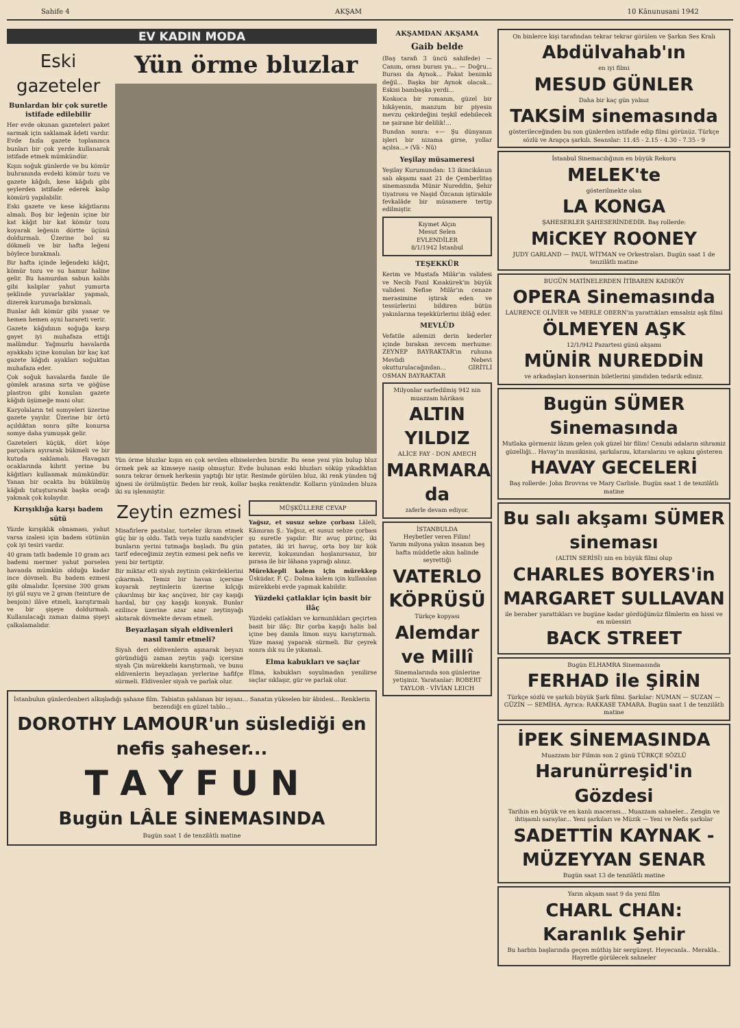Sahife 4 AKŞAM 10 Kânunusani 1942
EV KADIN MODA
Eski gazeteler
Bunlardan bir çok suretle istifade edilebilir
Her evde okunan gazeteleri paket sarmak için saklamak âdeti vardır. Evde fazla gazete toplanınca bunları bir çok yerde kullanarak istifade etmek mümkündür.
Kışın soğuk günlerde ve bu kömür buhranında evdeki kömür tozu ve gazete kâğıdı, kese kâğıdı gibi şeylerden istifade ederek kalıp kömürü yapılabilir.
Eski gazete ve kese kâğıtlarını almalı. Boş bir leğenin içine bir kat kâğıt bir kat kömür tozu koyarak leğenin dörtte üçünü doldurmalı. Üzerine bol su dökmeli ve bir hafta leğeni böylece bırakmalı.
Bir hafta içinde leğendeki kâğıt, kömür tozu ve su hamur haline gelir. Bu hamurdan sabun kalıbı gibi kalıplar yahut yumurta şeklinde yuvarlaklar yapmalı, dizerek kurumağa bırakmalı.
Bunlar âdi kömür gibi yanar ve hemen hemen ayni harareti verir.
Gazete kâğıdının soğuğa karşı gayet iyi muhafaza ettiği malûmdur. Yağmurlu havalarda ayakkabı içine konulan bir kaç kat gazete kâğıdı ayakları soğuktan muhafaza eder.
Çok soğuk havalarda fanile ile gömlek arasına sırta ve göğüse plastron gibi konulan gazete kâğıdı üşümeğe mani olur.
Karyolaların tel somyeleri üzerine gazete yayılır. Üzerine bir örtü açıldıktan sonra şilte konursa somye daha yumuşak gelir.
Gazeteleri küçük, dört köşe parçalara ayırarak bükmeli ve bir kutuda saklamalı. Havagazı ocaklarında kibrit yerine bu kâğıtları kullanmak mümkündür. Yanan bir ocakta bu bükülmüş kâğıdı tutuşturarak başka ocağı yakmak çok kolaydır.
Kırışıklığa karşı badem sütü
Yüzde kırışıklık olmaması, yahut varsa izalesi için badem sütünün çok iyi tesiri vardır.
40 gram tatlı bademle 10 gram acı bademi mermer yahut porselen havanda mümkün olduğu kadar ince dövmeli. Bu badem ezmesi gibi olmalıdır. İçersine 300 gram iyi gül suyu ve 2 gram (teinture de benjoin) ilâve etmeli, karıştırmalı ve bir şişeye doldurmalı. Kullanılacağı zaman daima şişeyi çalkalamalıdır.
Yün örme bluzlar
Yün örme bluzlar kışın en çok sevilen elbiselerden biridir. Bu sene yeni yün bulup bluz örmek pek az kimseye nasip olmuştur. Evde bulunan eski bluzları söküp yıkadıktan sonra tekrar örmek herkesin yaptığı bir iştir. Resimde görülen bluz, iki renk yünden tığ iğnesi ile örülmüştür. Beden bir renk, kollar başka renktendir. Kolların yününden bluza iki su işlenmiştir.
Zeytin ezmesi
Misafirlere pastalar, torteler ikram etmek güç bir iş oldu. Tatlı veya tuzlu sandviçler bunların yerini tutmağa başladı. Bu gün tarif edeceğimiz zeytin ezmesi pek nefis ve yeni bir tertiptir.
Bir miktar etli siyah zeytinin çekirdeklerini çıkarmalı. Temiz bir havan içersine koyarak zeytinlerin üzerine kılçığı çıkarılmış bir kaç ançüvez, bir çay kaşığı hardal, bir çay kaşığı konyak. Bunlar ezilince üzerine azar azar zeytinyağı akıtarak dövmekte devam etmeli.
Beyazlaşan siyah eldivenleri nasıl tamir etmeli?
Siyah deri eldivenlerin aşınarak beyazı göründüğü zaman zeytin yağı içersine siyah Çin mürekkebi karıştırmalı, ve bunu eldivenlerin beyazlaşan yerlerine hafifçe sürmeli. Eldivenler siyah ve parlak olur.
MÜŞKÜLLERE CEVAP
Yağsız, et susuz sebze çorbası Lâleli, Kâmıran Ş.: Yağsız, et susuz sebze çorbası şu suretle yapılır: Bir avuç pirinç, iki patates, iki iri havuç, orta boy bir kök kereviz, kokusundan hoşlanırsanız, bir pırasa ile bir lâhana yaprağı alınız.
Mürekkepli kalem için mürekkep Üsküdar, F. Ç.: Dolma kalem için kullanılan mürekkebi evde yapmak kabildir.
Yüzdeki çatlaklar için basit bir ilâç
Yüzdeki çatlakları ve kırmızılıkları geçirten basit bir ilâç: Bir çorba kaşığı halis bal içine beş damla limon suyu karıştırmalı. Yüze masaj yaparak sürmeli. Bir çeyrek sonra ılık su ile yıkamalı.
Elma kabukları ve saçlar
Elma, kabukları soyulmadan yenilirse saçlar sıklaşır, gür ve parlak olur.
İstanbulun günlerdenberi alkışladığı şahane film. Tabiatın şahlanan bir isyanı... Sanatın yükselen bir âbidesi... Renklerin bezendiği en güzel tablo...
DOROTHY LAMOUR'un süslediği en nefis şaheser...
T A Y F U N
Bugün LÂLE SİNEMASINDA
Bugün saat 1 de tenzilâtlı matine
AKŞAMDAN AKŞAMA
Gaib belde
(Baş tarafı 3 üncü sahifede) — Canım, orası burası ya... — Doğru... Burası da Aynok... Fakat benimki değil... Başka bir Aynok olacak... Eskisi bambaşka yerdi...
Koskoca bir romanın, güzel bir hikâyenin, manzum bir piyesin mevzu çekirdeğini teşkil edebilecek ne şairane bir delilik!...
Bundan sonra: «— Şu dünyanın işleri bir nizama girse, yollar açılsa...» (Vâ - Nû)
Yeşilay müsameresi
Yeşilay Kurumundan: 13 ikincikânun salı akşamı saat 21 de Çemberlitaş sinemasında Münir Nureddin, Şehir tiyatrosu ve Naşid Özcanın iştirakile fevkalâde bir müsamere tertip edilmiştir.
Kıymet Alçın
Mesut Selen
EVLENDİLER
8/1/1942 İstanbul
TEŞEKKÜR
Kerim ve Mustafa Milâr'ın validesi ve Necib Fazıl Kısakürek'in büyük validesi Nefise Milâr'ın cenaze merasimine iştirak eden ve tessürlerini bildiren bütün yakınlarına teşekkürlerini iblâğ eder.
MEVLÛD
Vefatile ailemizi derin kederler içinde bırakan zevcem merhume: ZEYNEP BAYRAKTAR'ın ruhuna Mevlidi Nebevi okutturulacağından... GİRİTLİ OSMAN BAYRAKTAR
Milyonlar sarfedilmiş 942 nin muazzam hârikası
ALTIN YILDIZ
ALİCE FAY - DON AMECH
MARMARA da
zaferle devam ediyor.
İSTANBULDA
Heybetler veren Filim!
Yarım milyona yakın insanın beş hafta müddetle akın halinde seyrettiği
VATERLO KÖPRÜSÜ
Türkçe kopyası
Alemdar ve Millî
Sinemalarında son günlerine yetişiniz. Yaratanlar: ROBERT TAYLOR - VİVİAN LEICH
On binlerce kişi tarafından tekrar tekrar görülen ve Şarkın Ses Kralı
Abdülvahab'ın
en iyi filmi
MESUD GÜNLER
Daha bir kaç gün yalnız
TAKSİM sinemasında
gösterileceğinden bu son günlerden istifade edip filmi görünüz. Türkçe sözlü ve Arapça şarkılı. Seanslar: 11.45 - 2.15 - 4.30 - 7.35 - 9
İstanbul Sinemacılığının en büyük Rekoru
MELEK'te
gösterilmekte olan
LA KONGA
ŞAHESERLER ŞAHESERİNDEDİR. Baş rollerde:
MiCKEY ROONEY
JUDY GARLAND — PAUL WİTMAN ve Orkestraları. Bugün saat 1 de tenzilâtlı matine
BUGÜN MATİNELERDEN İTİBAREN KADIKÖY
OPERA Sinemasında
LAURENCE OLİVİER ve MERLE OBERN'in yarattıkları emsalsiz aşk filmi
ÖLMEYEN AŞK
12/1/942 Pazartesi günü akşamı
MÜNİR NUREDDİN
ve arkadaşları konserinin biletlerini şimdiden tedarik ediniz.
Bugün SÜMER Sinemasında
Mutlaka görmeniz lâzım gelen çok güzel bir filim! Cenubi adaların sihramiz güzelliği... Havay'in musikisini, şarkılarını, kitaralarını ve aşkını gösteren
HAVAY GECELERİ
Baş rollerde: John Brovvns ve Mary Carlisle. Bugün saat 1 de tenzilâtlı matine
Bu salı akşamı SÜMER sineması
(ALTIN SERİSİ) nin en büyük filmi olup
CHARLES BOYERS'in MARGARET SULLAVAN
ile beraber yarattıkları ve bugüne kadar gördüğümüz filmlerin en hissi ve en müessiri
BACK STREET
Bugün ELHAMRA Sinemasında
FERHAD ile ŞİRİN
Türkçe sözlü ve şarkılı büyük Şark filmi. Şarkılar: NUMAN — SUZAN — GÜZİN — SEMİHA. Ayrıca: RAKKASE TAMARA. Bugün saat 1 de tenzilâtlı matine
İPEK SİNEMASINDA
Muazzam bir Filmin son 2 günü TÜRKÇE SÖZLÜ
Harunürreşid'in Gözdesi
Tarihin en büyük ve en kanlı macerası... Muazzam sahneler... Zengin ve ihtişamlı saraylar... Yeni şarkıları ve Müzik — Yeni ve Nefis şarkılar
SADETTİN KAYNAK - MÜZEYYAN SENAR
Bugün saat 13 de tenzilâtlı matine
Yarın akşam saat 9 da yeni film
CHARL CHAN: Karanlık Şehir
Bu harbin başlarında geçen müthiş bir sergüzeşt. Heyecanla.. Merakla.. Hayretle görülecek sahneler